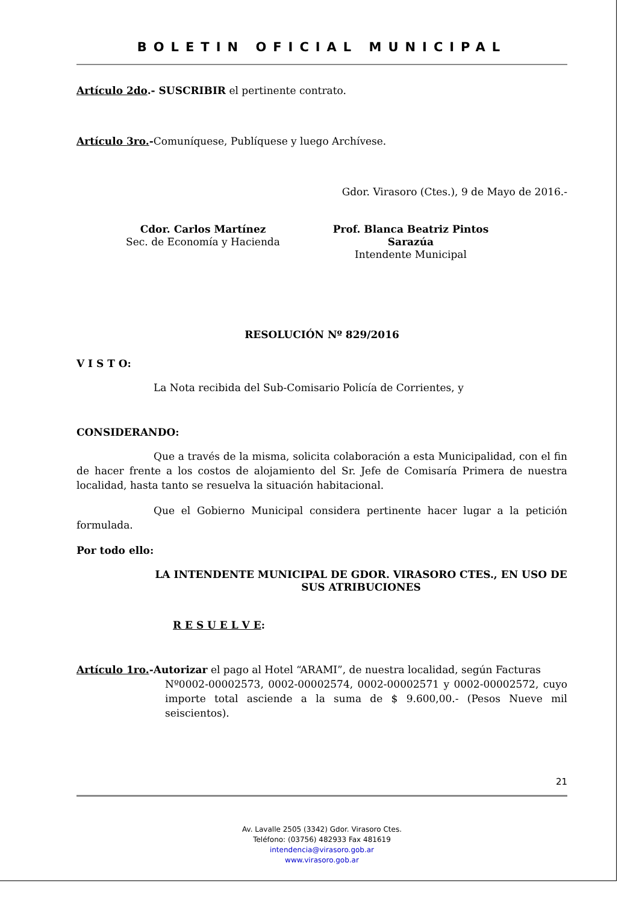BOLETIN OFICIAL MUNICIPAL
Artículo 2do.- SUSCRIBIR el pertinente contrato.
Artículo 3ro.-Comuníquese, Publíquese y luego Archívese.
Gdor. Virasoro (Ctes.), 9 de Mayo de 2016.-
Cdor. Carlos Martínez
Sec. de Economía y Hacienda
Prof. Blanca Beatriz Pintos Sarazúa
Intendente Municipal
RESOLUCIÓN Nº 829/2016
V I S T O:
La Nota recibida del Sub-Comisario Policía de Corrientes, y
CONSIDERANDO:
Que a través de la misma, solicita colaboración a esta Municipalidad, con el fin de hacer frente a los costos de alojamiento del Sr. Jefe de Comisaría Primera de nuestra localidad, hasta tanto se resuelva la situación habitacional.
Que el Gobierno Municipal considera pertinente hacer lugar a la petición formulada.
Por todo ello:
LA INTENDENTE MUNICIPAL DE GDOR. VIRASORO CTES., EN USO DE SUS ATRIBUCIONES
R E S U E L V E:
Artículo 1ro.-Autorizar el pago al Hotel “ARAMI”, de nuestra localidad, según Facturas
Nº0002-00002573, 0002-00002574, 0002-00002571 y 0002-00002572, cuyo importe total asciende a la suma de $ 9.600,00.- (Pesos Nueve mil seiscientos).
21
Av. Lavalle 2505 (3342) Gdor. Virasoro Ctes.
Teléfono: (03756) 482933 Fax 481619
intendencia@virasoro.gob.ar
www.virasoro.gob.ar